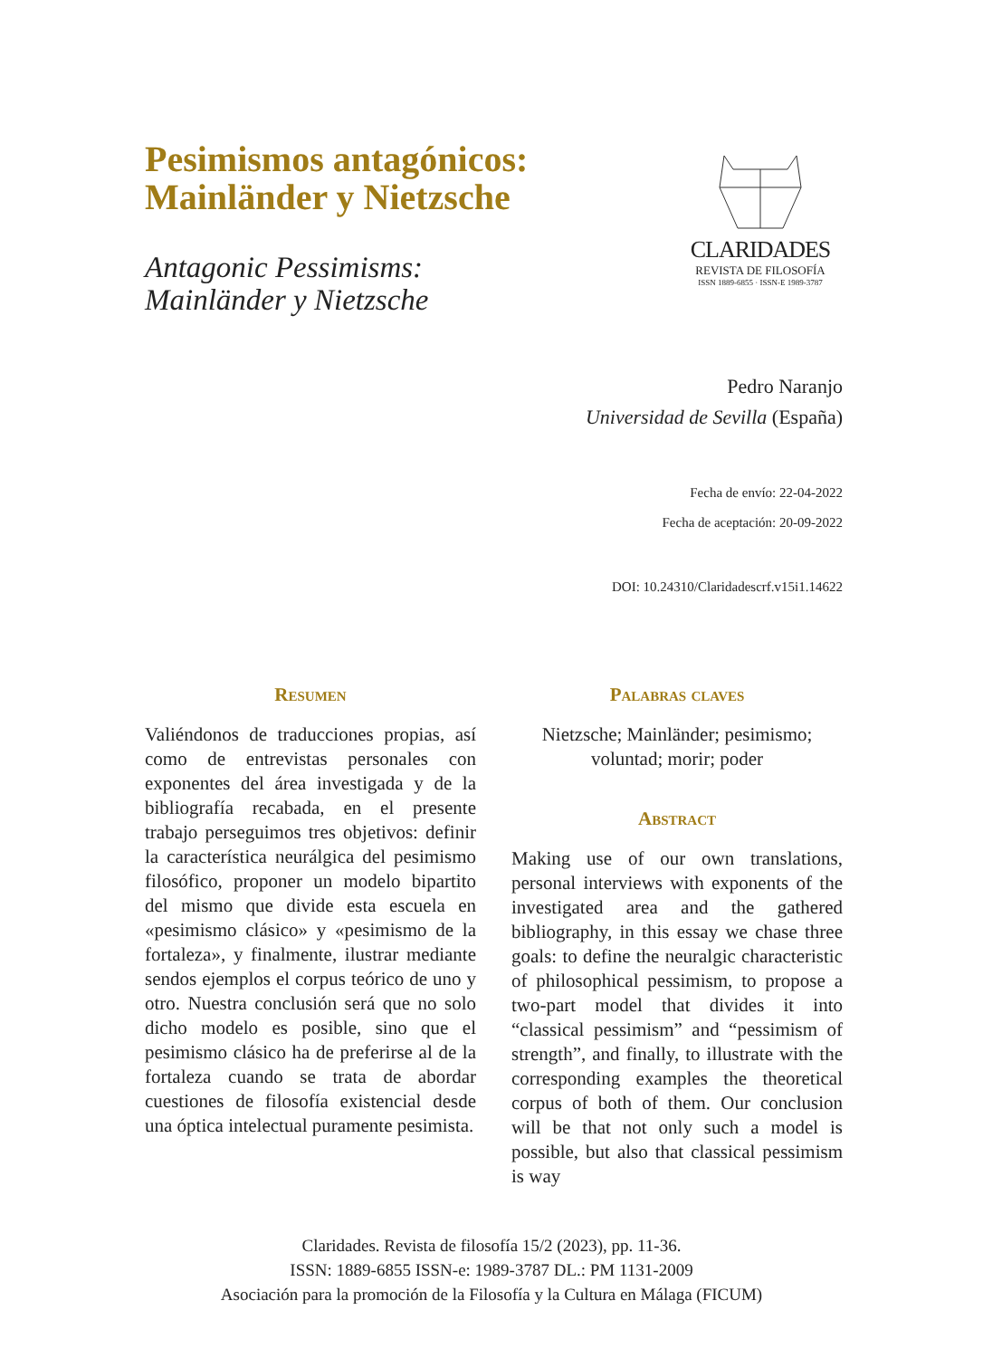Pesimismos antagónicos:
Mainländer y Nietzsche
Antagonic Pessimisms:
Mainländer y Nietzsche
CLARIDADES
REVISTA DE FILOSOFÍA
ISSN 1889-6855 · ISSN-E 1989-3787
Pedro Naranjo
Universidad de Sevilla (España)
Fecha de envío: 22-04-2022
Fecha de aceptación: 20-09-2022
DOI: 10.24310/Claridadescrf.v15i1.14622
Resumen
Valiéndonos de traducciones propias, así como de entrevistas personales con exponentes del área investigada y de la bibliografía recabada, en el presente trabajo perseguimos tres objetivos: definir la característica neurálgica del pesimismo filosófico, proponer un modelo bipartito del mismo que divide esta escuela en «pesimismo clásico» y «pesimismo de la fortaleza», y finalmente, ilustrar mediante sendos ejemplos el corpus teórico de uno y otro. Nuestra conclusión será que no solo dicho modelo es posible, sino que el pesimismo clásico ha de preferirse al de la fortaleza cuando se trata de abordar cuestiones de filosofía existencial desde una óptica intelectual puramente pesimista.
Palabras claves
Nietzsche; Mainländer; pesimismo; voluntad; morir; poder
Abstract
Making use of our own translations, personal interviews with exponents of the investigated area and the gathered bibliography, in this essay we chase three goals: to define the neuralgic characteristic of philosophical pessimism, to propose a two-part model that divides it into “classical pessimism” and “pessimism of strength”, and finally, to illustrate with the corresponding examples the theoretical corpus of both of them. Our conclusion will be that not only such a model is possible, but also that classical pessimism is way
Claridades. Revista de filosofía 15/2 (2023), pp. 11-36.
ISSN: 1889-6855 ISSN-e: 1989-3787 DL.: PM 1131-2009
Asociación para la promoción de la Filosofía y la Cultura en Málaga (FICUM)